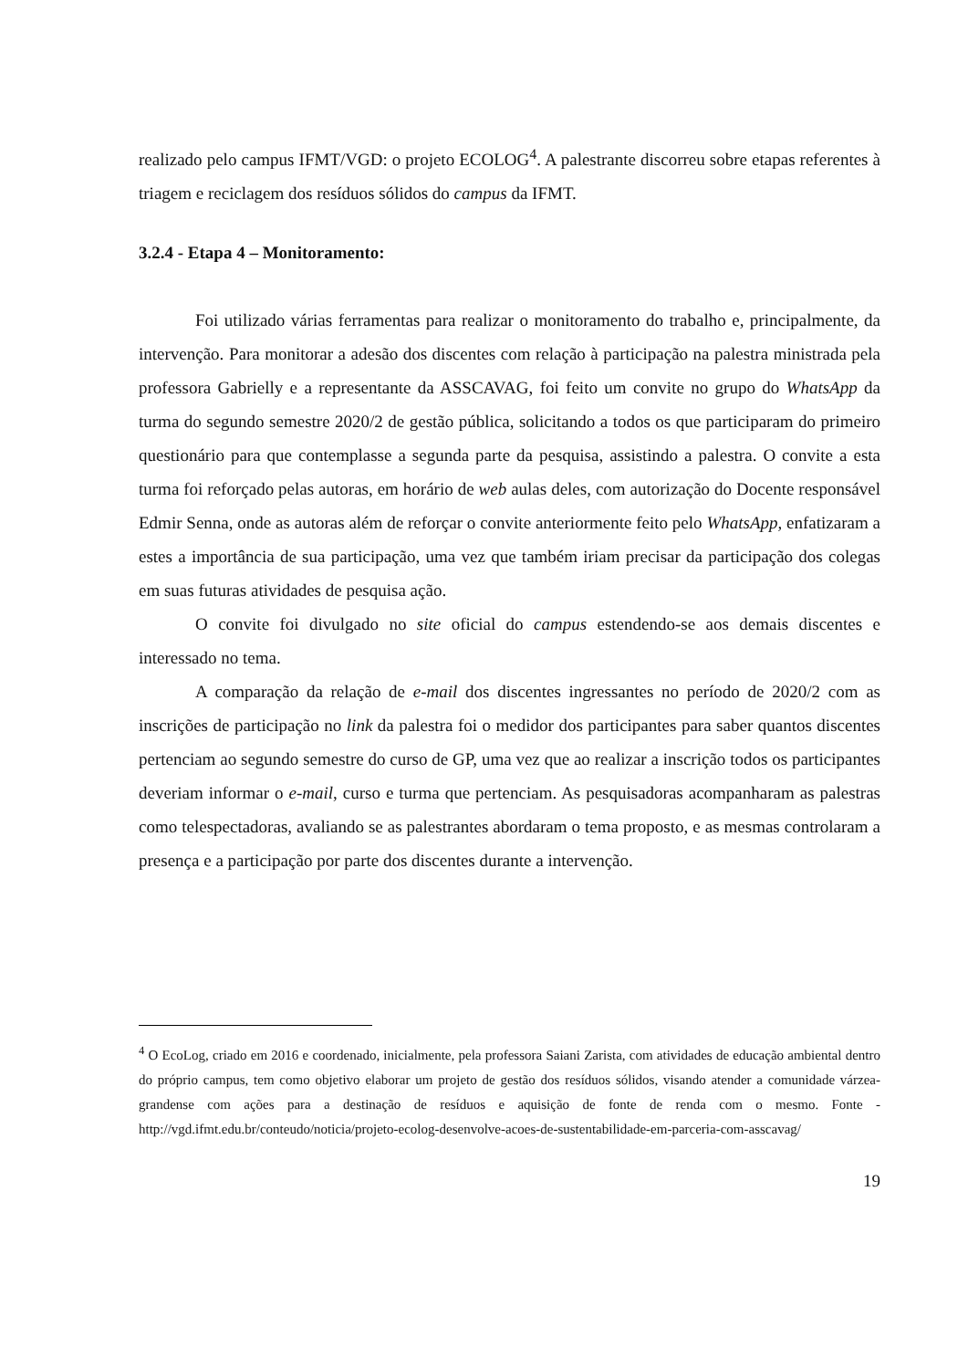realizado pelo campus IFMT/VGD: o projeto ECOLOG<sup>4</sup>. A palestrante discorreu sobre etapas referentes à triagem e reciclagem dos resíduos sólidos do campus da IFMT.
3.2.4 - Etapa 4 – Monitoramento:
Foi utilizado várias ferramentas para realizar o monitoramento do trabalho e, principalmente, da intervenção. Para monitorar a adesão dos discentes com relação à participação na palestra ministrada pela professora Gabrielly e a representante da ASSCAVAG, foi feito um convite no grupo do WhatsApp da turma do segundo semestre 2020/2 de gestão pública, solicitando a todos os que participaram do primeiro questionário para que contemplasse a segunda parte da pesquisa, assistindo a palestra. O convite a esta turma foi reforçado pelas autoras, em horário de web aulas deles, com autorização do Docente responsável Edmir Senna, onde as autoras além de reforçar o convite anteriormente feito pelo WhatsApp, enfatizaram a estes a importância de sua participação, uma vez que também iriam precisar da participação dos colegas em suas futuras atividades de pesquisa ação.
O convite foi divulgado no site oficial do campus estendendo-se aos demais discentes e interessado no tema.
A comparação da relação de e-mail dos discentes ingressantes no período de 2020/2 com as inscrições de participação no link da palestra foi o medidor dos participantes para saber quantos discentes pertenciam ao segundo semestre do curso de GP, uma vez que ao realizar a inscrição todos os participantes deveriam informar o e-mail, curso e turma que pertenciam. As pesquisadoras acompanharam as palestras como telespectadoras, avaliando se as palestrantes abordaram o tema proposto, e as mesmas controlaram a presença e a participação por parte dos discentes durante a intervenção.
<sup>4</sup> O EcoLog, criado em 2016 e coordenado, inicialmente, pela professora Saiani Zarista, com atividades de educação ambiental dentro do próprio campus, tem como objetivo elaborar um projeto de gestão dos resíduos sólidos, visando atender a comunidade várzea-grandense com ações para a destinação de resíduos e aquisição de fonte de renda com o mesmo. Fonte -http://vgd.ifmt.edu.br/conteudo/noticia/projeto-ecolog-desenvolve-acoes-de-sustentabilidade-em-parceria-com-asscavag/
19